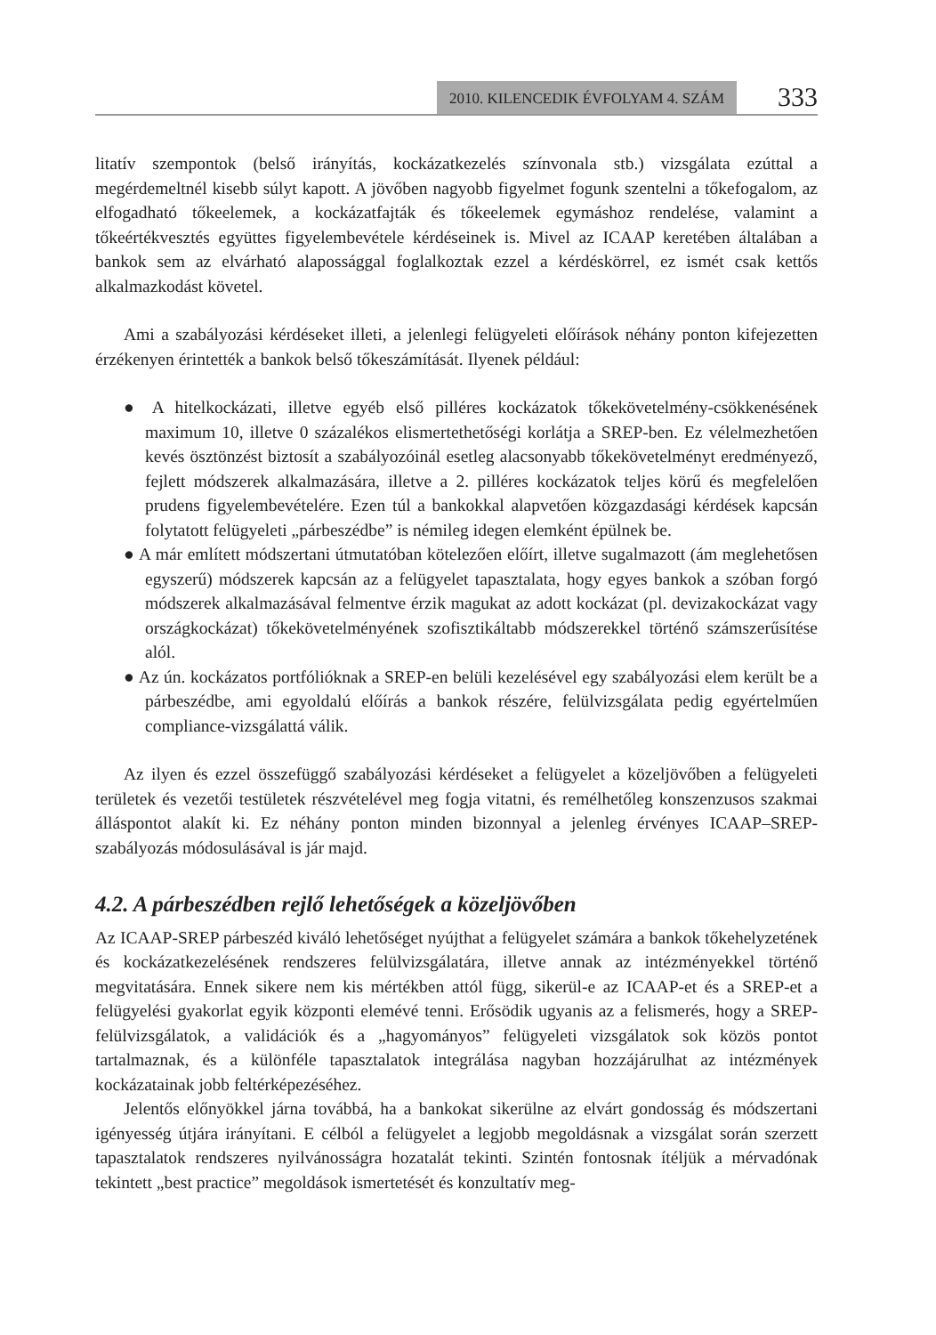2010. KILENCEDIK ÉVFOLYAM 4. SZÁM 333
litatív szempontok (belső irányítás, kockázatkezelés színvonala stb.) vizsgálata ezúttal a megérdemeltnél kisebb súlyt kapott. A jövőben nagyobb figyelmet fogunk szentelni a tőkefogalom, az elfogadható tőkeelemek, a kockázatfajták és tőkeelemek egymáshoz rendelése, valamint a tőkeértékvesztés együttes figyelembevétele kérdéseinek is. Mivel az ICAAP keretében általában a bankok sem az elvárható alapossággal foglalkoztak ezzel a kérdéskörrel, ez ismét csak kettős alkalmazkodást követel.
Ami a szabályozási kérdéseket illeti, a jelenlegi felügyeleti előírások néhány ponton kifejezetten érzékenyen érintették a bankok belső tőkeszámítását. Ilyenek például:
● A hitelkockázati, illetve egyéb első pilléres kockázatok tőkekövetelmény-csökkenésének maximum 10, illetve 0 százalékos elismertethetőségi korlátja a SREP-ben. Ez vélelmezhetően kevés ösztönzést biztosít a szabályozóinál esetleg alacsonyabb tőkekövetelményt eredményező, fejlett módszerek alkalmazására, illetve a 2. pilléres kockázatok teljes körű és megfelelően prudens figyelembevételére. Ezen túl a bankokkal alapvetően közgazdasági kérdések kapcsán folytatott felügyeleti „párbeszédbe” is némileg idegen elemként épülnek be.
● A már említett módszertani útmutatóban kötelezően előírt, illetve sugalmazott (ám meglehetősen egyszerű) módszerek kapcsán az a felügyelet tapasztalata, hogy egyes bankok a szóban forgó módszerek alkalmazásával felmentve érzik magukat az adott kockázat (pl. devizakockázat vagy országkockázat) tőkekövetelményének szofisztikáltabb módszerekkel történő számszerűsítése alól.
● Az ún. kockázatos portfólióknak a SREP-en belüli kezelésével egy szabályozási elem került be a párbeszédbe, ami egyoldalú előírás a bankok részére, felülvizsgálata pedig egyértelműen compliance-vizsgálattá válik.
Az ilyen és ezzel összefüggő szabályozási kérdéseket a felügyelet a közeljövőben a felügyeleti területek és vezetői testületek részvételével meg fogja vitatni, és remélhetőleg konszenzusos szakmai álláspontot alakít ki. Ez néhány ponton minden bizonnyal a jelenleg érvényes ICAAP–SREP-szabályozás módosulásával is jár majd.
4.2. A párbeszédben rejlő lehetőségek a közeljövőben
Az ICAAP-SREP párbeszéd kiváló lehetőséget nyújthat a felügyelet számára a bankok tőkehelyzetének és kockázatkezelésének rendszeres felülvizsgálatára, illetve annak az intézményekkel történő megvitatására. Ennek sikere nem kis mértékben attól függ, sikerül-e az ICAAP-et és a SREP-et a felügyelési gyakorlat egyik központi elemévé tenni. Erősödik ugyanis az a felismerés, hogy a SREP-felülvizsgálatok, a validációk és a „hagyományos” felügyeleti vizsgálatok sok közös pontot tartalmaznak, és a különféle tapasztalatok integrálása nagyban hozzájárulhat az intézmények kockázatainak jobb feltérképezéséhez.
Jelentős előnyökkel járna továbbá, ha a bankokat sikerülne az elvárt gondosság és módszertani igényesség útjára irányítani. E célból a felügyelet a legjobb megoldásnak a vizsgálat során szerzett tapasztalatok rendszeres nyilvánosságra hozatalát tekinti. Szintén fontosnak ítéljük a mérvadónak tekintett „best practice” megoldások ismertetését és konzultatív meg-